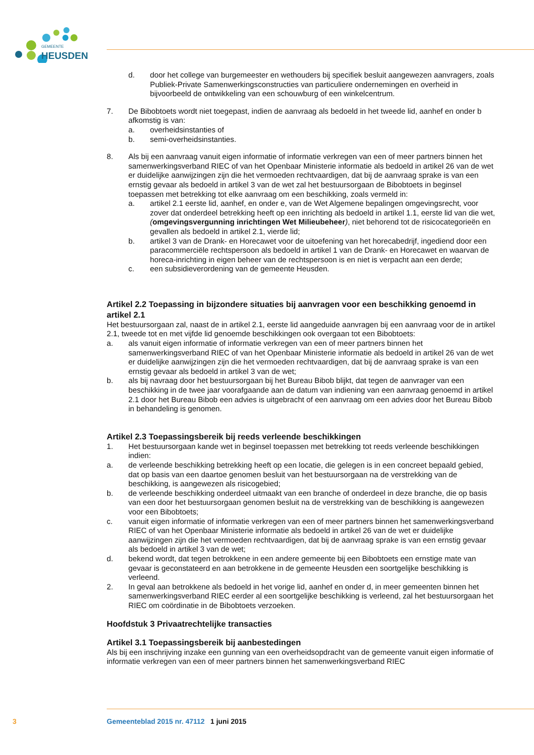GEMEENTE
HEUSDEN
d. door het college van burgemeester en wethouders bij specifiek besluit aangewezen aanvragers, zoals Publiek-Private Samenwerkingsconstructies van particuliere ondernemingen en overheid in bijvoorbeeld de ontwikkeling van een schouwburg of een winkelcentrum.
7. De Bibobtoets wordt niet toegepast, indien de aanvraag als bedoeld in het tweede lid, aanhef en onder b afkomstig is van:
a. overheidsinstanties of
b. semi-overheidsinstanties.
8. Als bij een aanvraag vanuit eigen informatie of informatie verkregen van een of meer partners binnen het samenwerkingsverband RIEC of van het Openbaar Ministerie informatie als bedoeld in artikel 26 van de wet er duidelijke aanwijzingen zijn die het vermoeden rechtvaardigen, dat bij de aanvraag sprake is van een ernstig gevaar als bedoeld in artikel 3 van de wet zal het bestuursorgaan de Bibobtoets in beginsel toepassen met betrekking tot elke aanvraag om een beschikking, zoals vermeld in:
a. artikel 2.1 eerste lid, aanhef, en onder e, van de Wet Algemene bepalingen omgevingsrecht, voor zover dat onderdeel betrekking heeft op een inrichting als bedoeld in artikel 1.1, eerste lid van die wet, (omgevingsvergunning inrichtingen Wet Milieubeheer), niet behorend tot de risicocategorieën en gevallen als bedoeld in artikel 2.1, vierde lid;
b. artikel 3 van de Drank- en Horecawet voor de uitoefening van het horecabedrijf, ingediend door een paracommerciële rechtspersoon als bedoeld in artikel 1 van de Drank- en Horecawet en waarvan de horeca-inrichting in eigen beheer van de rechtspersoon is en niet is verpacht aan een derde;
c. een subsidieverordening van de gemeente Heusden.
Artikel 2.2 Toepassing in bijzondere situaties bij aanvragen voor een beschikking genoemd in artikel 2.1
Het bestuursorgaan zal, naast de in artikel 2.1, eerste lid aangeduide aanvragen bij een aanvraag voor de in artikel 2.1, tweede tot en met vijfde lid genoemde beschikkingen ook overgaan tot een Bibobtoets:
a. als vanuit eigen informatie of informatie verkregen van een of meer partners binnen het samenwerkingsverband RIEC of van het Openbaar Ministerie informatie als bedoeld in artikel 26 van de wet er duidelijke aanwijzingen zijn die het vermoeden rechtvaardigen, dat bij de aanvraag sprake is van een ernstig gevaar als bedoeld in artikel 3 van de wet;
b. als bij navraag door het bestuursorgaan bij het Bureau Bibob blijkt, dat tegen de aanvrager van een beschikking in de twee jaar voorafgaande aan de datum van indiening van een aanvraag genoemd in artikel 2.1 door het Bureau Bibob een advies is uitgebracht of een aanvraag om een advies door het Bureau Bibob in behandeling is genomen.
Artikel 2.3 Toepassingsbereik bij reeds verleende beschikkingen
1. Het bestuursorgaan kande wet in beginsel toepassen met betrekking tot reeds verleende beschikkingen indien:
a. de verleende beschikking betrekking heeft op een locatie, die gelegen is in een concreet bepaald gebied, dat op basis van een daartoe genomen besluit van het bestuursorgaan na de verstrekking van de beschikking, is aangewezen als risicogebied;
b. de verleende beschikking onderdeel uitmaakt van een branche of onderdeel in deze branche, die op basis van een door het bestuursorgaan genomen besluit na de verstrekking van de beschikking is aangewezen voor een Bibobtoets;
c. vanuit eigen informatie of informatie verkregen van een of meer partners binnen het samenwerkingsverband RIEC of van het Openbaar Ministerie informatie als bedoeld in artikel 26 van de wet er duidelijke aanwijzingen zijn die het vermoeden rechtvaardigen, dat bij de aanvraag sprake is van een ernstig gevaar als bedoeld in artikel 3 van de wet;
d. bekend wordt, dat tegen betrokkene in een andere gemeente bij een Bibobtoets een ernstige mate van gevaar is geconstateerd en aan betrokkene in de gemeente Heusden een soortgelijke beschikking is verleend.
2. In geval aan betrokkene als bedoeld in het vorige lid, aanhef en onder d, in meer gemeenten binnen het samenwerkingsverband RIEC eerder al een soortgelijke beschikking is verleend, zal het bestuursorgaan het RIEC om coördinatie in de Bibobtoets verzoeken.
Hoofdstuk 3 Privaatrechtelijke transacties
Artikel 3.1 Toepassingsbereik bij aanbestedingen
Als bij een inschrijving inzake een gunning van een overheidsopdracht van de gemeente vanuit eigen informatie of informatie verkregen van een of meer partners binnen het samenwerkingsverband RIEC
3 Gemeenteblad 2015 nr. 47112 1 juni 2015